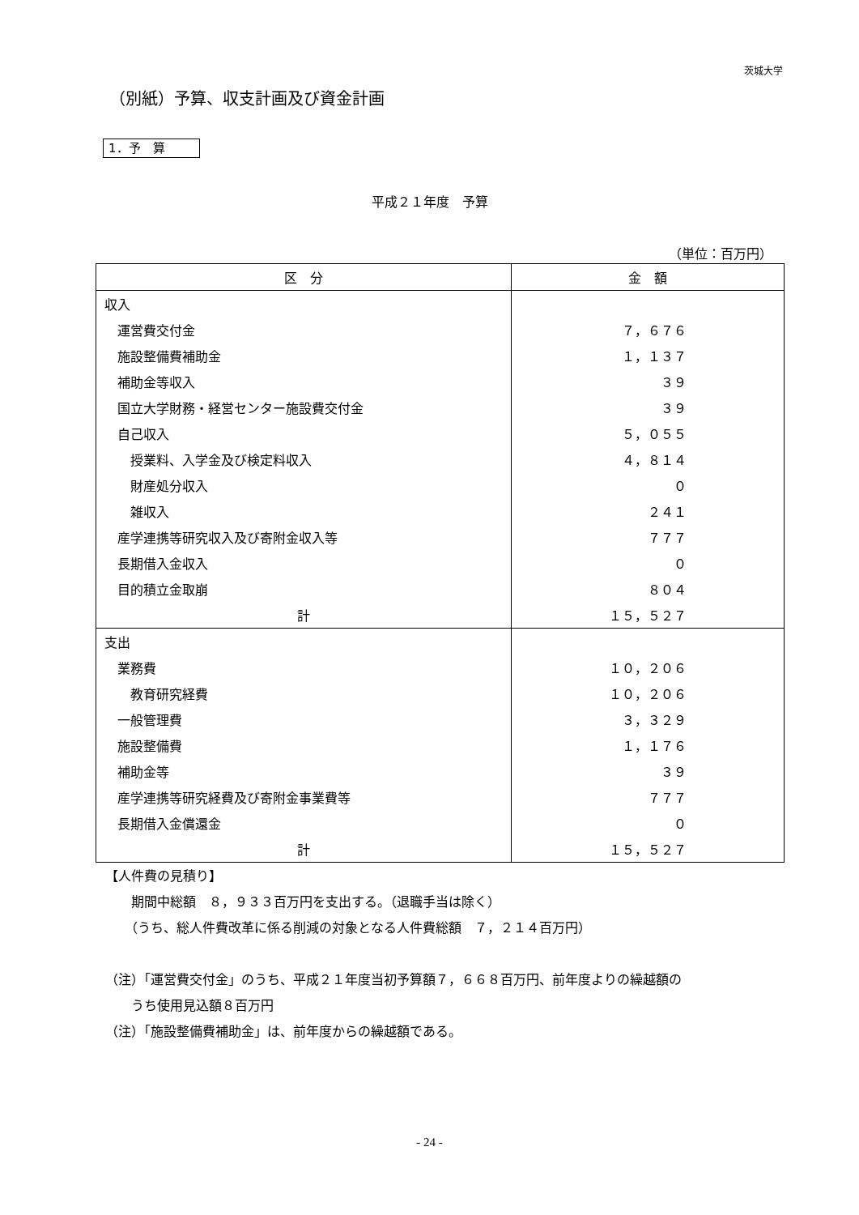茨城大学
（別紙）予算、収支計画及び資金計画
1．予　算
平成２１年度　予算
（単位：百万円）
| 区 分 | 金 額 |
| --- | --- |
| 収入 | |
| 運営費交付金 | ７，６７６ |
| 施設整備費補助金 | １，１３７ |
| 補助金等収入 | ３９ |
| 国立大学財務・経営センター施設費交付金 | ３９ |
| 自己収入 | ５，０５５ |
| 授業料、入学金及び検定料収入 | ４，８１４ |
| 財産処分収入 | ０ |
| 雑収入 | ２４１ |
| 産学連携等研究収入及び寄附金収入等 | ７７７ |
| 長期借入金収入 | ０ |
| 目的積立金取崩 | ８０４ |
| 計 | １５，５２７ |
| 支出 | |
| 業務費 | １０，２０６ |
| 教育研究経費 | １０，２０６ |
| 一般管理費 | ３，３２９ |
| 施設整備費 | １，１７６ |
| 補助金等 | ３９ |
| 産学連携等研究経費及び寄附金事業費等 | ７７７ |
| 長期借入金償還金 | ０ |
| 計 | １５，５２７ |
【人件費の見積り】
　　期間中総額　８，９３３百万円を支出する。（退職手当は除く）
　　（うち、総人件費改革に係る削減の対象となる人件費総額　７，２１４百万円）
（注）「運営費交付金」のうち、平成２１年度当初予算額７，６６８百万円、前年度よりの繰越額の
　　うち使用見込額８百万円
（注）「施設整備費補助金」は、前年度からの繰越額である。
- 24 -